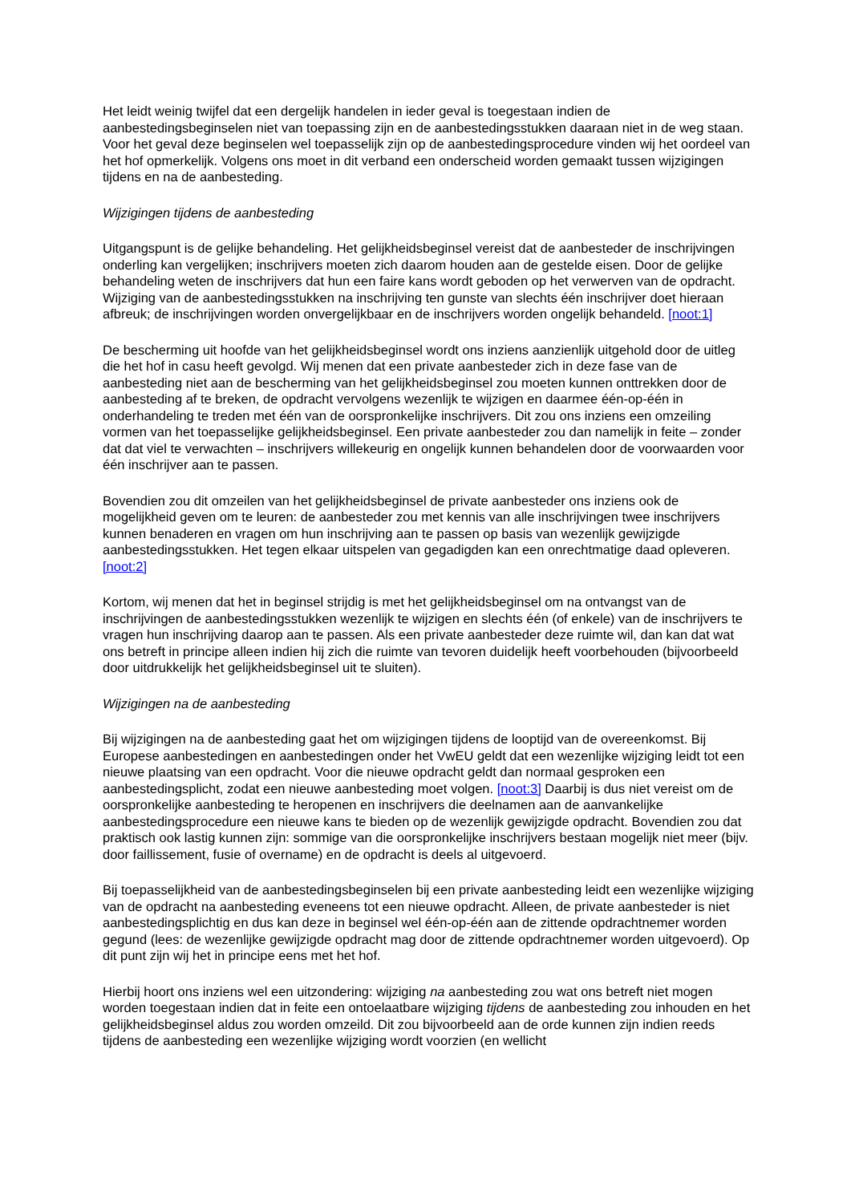Het leidt weinig twijfel dat een dergelijk handelen in ieder geval is toegestaan indien de aanbestedingsbeginselen niet van toepassing zijn en de aanbestedingsstukken daaraan niet in de weg staan. Voor het geval deze beginselen wel toepasselijk zijn op de aanbestedingsprocedure vinden wij het oordeel van het hof opmerkelijk. Volgens ons moet in dit verband een onderscheid worden gemaakt tussen wijzigingen tijdens en na de aanbesteding.
Wijzigingen tijdens de aanbesteding
Uitgangspunt is de gelijke behandeling. Het gelijkheidsbeginsel vereist dat de aanbesteder de inschrijvingen onderling kan vergelijken; inschrijvers moeten zich daarom houden aan de gestelde eisen. Door de gelijke behandeling weten de inschrijvers dat hun een faire kans wordt geboden op het verwerven van de opdracht. Wijziging van de aanbestedingsstukken na inschrijving ten gunste van slechts één inschrijver doet hieraan afbreuk; de inschrijvingen worden onvergelijkbaar en de inschrijvers worden ongelijk behandeld. [noot:1]
De bescherming uit hoofde van het gelijkheidsbeginsel wordt ons inziens aanzienlijk uitgehold door de uitleg die het hof in casu heeft gevolgd. Wij menen dat een private aanbesteder zich in deze fase van de aanbesteding niet aan de bescherming van het gelijkheidsbeginsel zou moeten kunnen onttrekken door de aanbesteding af te breken, de opdracht vervolgens wezenlijk te wijzigen en daarmee één-op-één in onderhandeling te treden met één van de oorspronkelijke inschrijvers. Dit zou ons inziens een omzeiling vormen van het toepasselijke gelijkheidsbeginsel. Een private aanbesteder zou dan namelijk in feite – zonder dat dat viel te verwachten – inschrijvers willekeurig en ongelijk kunnen behandelen door de voorwaarden voor één inschrijver aan te passen.
Bovendien zou dit omzeilen van het gelijkheidsbeginsel de private aanbesteder ons inziens ook de mogelijkheid geven om te leuren: de aanbesteder zou met kennis van alle inschrijvingen twee inschrijvers kunnen benaderen en vragen om hun inschrijving aan te passen op basis van wezenlijk gewijzigde aanbestedingsstukken. Het tegen elkaar uitspelen van gegadigden kan een onrechtmatige daad opleveren. [noot:2]
Kortom, wij menen dat het in beginsel strijdig is met het gelijkheidsbeginsel om na ontvangst van de inschrijvingen de aanbestedingsstukken wezenlijk te wijzigen en slechts één (of enkele) van de inschrijvers te vragen hun inschrijving daarop aan te passen. Als een private aanbesteder deze ruimte wil, dan kan dat wat ons betreft in principe alleen indien hij zich die ruimte van tevoren duidelijk heeft voorbehouden (bijvoorbeeld door uitdrukkelijk het gelijkheidsbeginsel uit te sluiten).
Wijzigingen na de aanbesteding
Bij wijzigingen na de aanbesteding gaat het om wijzigingen tijdens de looptijd van de overeenkomst. Bij Europese aanbestedingen en aanbestedingen onder het VwEU geldt dat een wezenlijke wijziging leidt tot een nieuwe plaatsing van een opdracht. Voor die nieuwe opdracht geldt dan normaal gesproken een aanbestedingsplicht, zodat een nieuwe aanbesteding moet volgen. [noot:3] Daarbij is dus niet vereist om de oorspronkelijke aanbesteding te heropenen en inschrijvers die deelnamen aan de aanvankelijke aanbestedingsprocedure een nieuwe kans te bieden op de wezenlijk gewijzigde opdracht. Bovendien zou dat praktisch ook lastig kunnen zijn: sommige van die oorspronkelijke inschrijvers bestaan mogelijk niet meer (bijv. door faillissement, fusie of overname) en de opdracht is deels al uitgevoerd.
Bij toepasselijkheid van de aanbestedingsbeginselen bij een private aanbesteding leidt een wezenlijke wijziging van de opdracht na aanbesteding eveneens tot een nieuwe opdracht. Alleen, de private aanbesteder is niet aanbestedingsplichtig en dus kan deze in beginsel wel één-op-één aan de zittende opdrachtnemer worden gegund (lees: de wezenlijke gewijzigde opdracht mag door de zittende opdrachtnemer worden uitgevoerd). Op dit punt zijn wij het in principe eens met het hof.
Hierbij hoort ons inziens wel een uitzondering: wijziging na aanbesteding zou wat ons betreft niet mogen worden toegestaan indien dat in feite een ontoelaatbare wijziging tijdens de aanbesteding zou inhouden en het gelijkheidsbeginsel aldus zou worden omzeild. Dit zou bijvoorbeeld aan de orde kunnen zijn indien reeds tijdens de aanbesteding een wezenlijke wijziging wordt voorzien (en wellicht